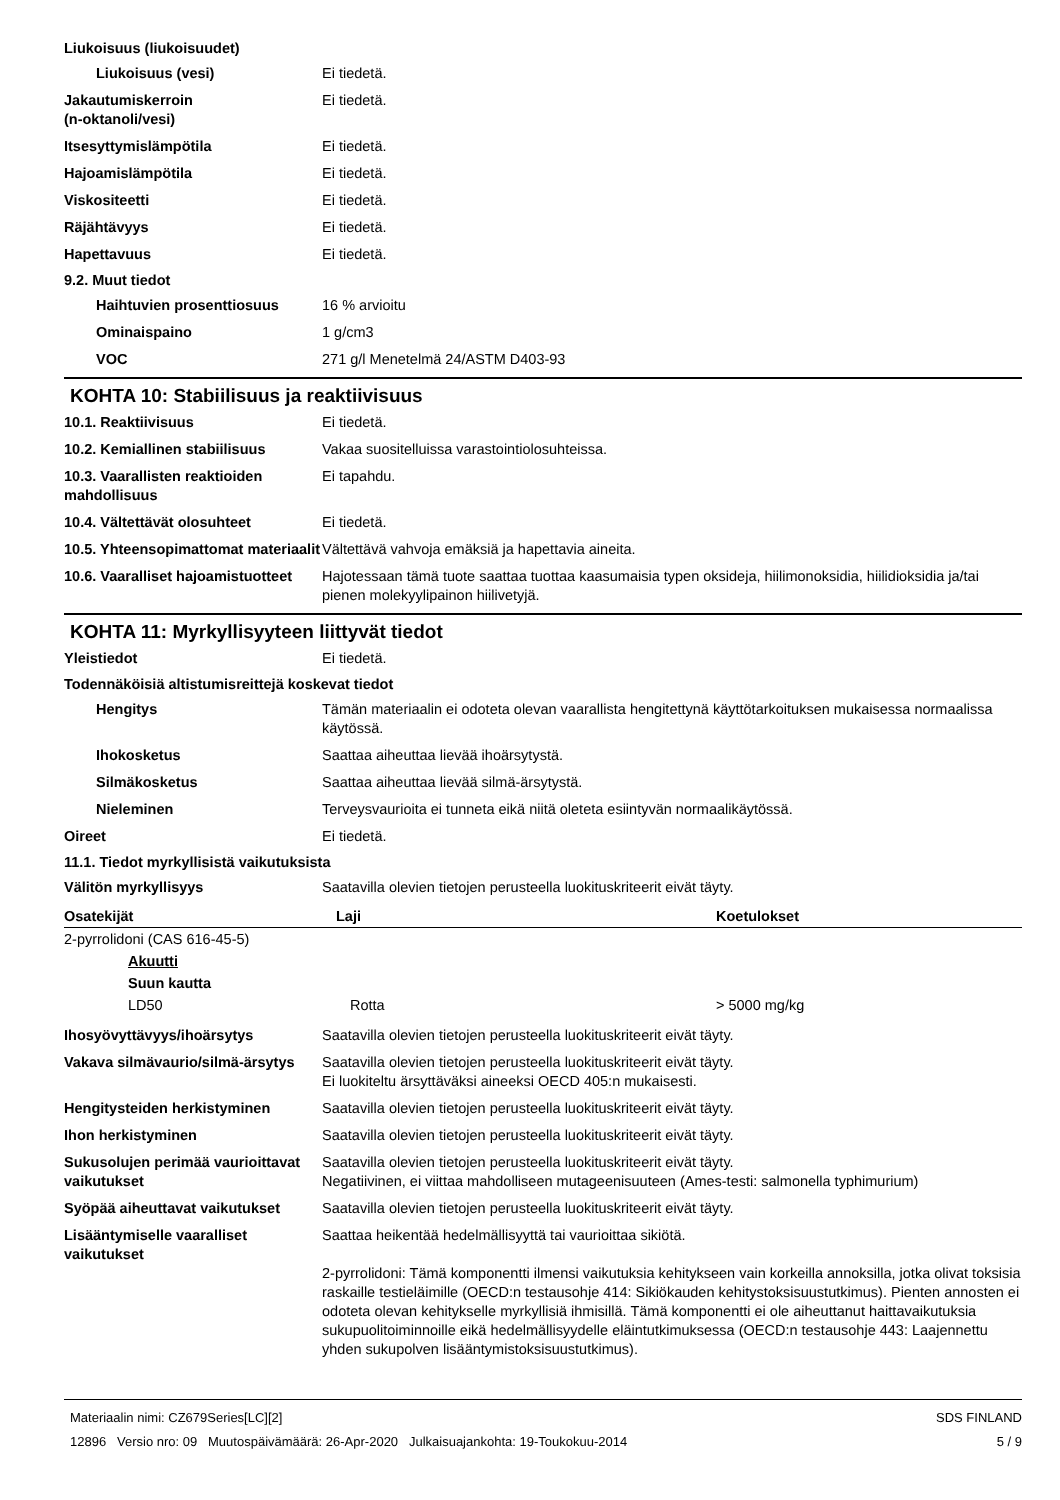Liukoisuus (liukoisuudet)
Liukoisuus (vesi) Ei tiedetä.
Jakautumiskerroin
(n-oktanoli/vesi)
Ei tiedetä.
Itsesyttymislämpötila Ei tiedetä.
Hajoamislämpötila Ei tiedetä.
Viskositeetti Ei tiedetä.
Räjähtävyys Ei tiedetä.
Hapettavuus Ei tiedetä.
9.2. Muut tiedot
Haihtuvien prosenttiosuus 16 % arvioitu
Ominaispaino 1 g/cm3
VOC 271 g/l Menetelmä 24/ASTM D403-93
KOHTA 10: Stabiilisuus ja reaktiivisuus
10.1. Reaktiivisuus Ei tiedetä.
10.2. Kemiallinen stabiilisuus
Vakaa suositelluissa varastointiolosuhteissa.
10.3. Vaarallisten reaktioiden mahdollisuus
Ei tapahdu.
10.4. Vältettävät olosuhteet Ei tiedetä.
10.5. Yhteensopimattomat materiaalit
Vältettävä vahvoja emäksiä ja hapettavia aineita.
10.6. Vaaralliset hajoamistuotteet
Hajotessaan tämä tuote saattaa tuottaa kaasumaisia typen oksideja, hiilimonoksidia, hiilidioksidia ja/tai pienen molekyylipainon hiilivetyjä.
KOHTA 11: Myrkyllisyyteen liittyvät tiedot
Yleistiedot Ei tiedetä.
Todennäköisiä altistumisreittejä koskevat tiedot
Hengitys Tämän materiaalin ei odoteta olevan vaarallista hengitettynä käyttötarkoituksen mukaisessa normaalissa käytössä.
Ihokosketus Saattaa aiheuttaa lievää ihoärsytystä.
Silmäkosketus Saattaa aiheuttaa lievää silmä-ärsytystä.
Nieleminen Terveysvaurioita ei tunneta eikä niitä oleteta esiintyvän normaalikäytössä.
Oireet Ei tiedetä.
11.1. Tiedot myrkyllisistä vaikutuksista
Välitön myrkyllisyys Saatavilla olevien tietojen perusteella luokituskriteerit eivät täyty.
| Osatekijät | Laji | Koetulokset |
| --- | --- | --- |
| 2-pyrrolidoni (CAS 616-45-5) | | |
| Akuutti | | |
| Suun kautta | | |
| LD50 | Rotta | > 5000 mg/kg |
Ihosyövyttävyys/ihoärsytys Saatavilla olevien tietojen perusteella luokituskriteerit eivät täyty.
Vakava silmävaurio/silmä-ärsytys
Saatavilla olevien tietojen perusteella luokituskriteerit eivät täyty.
Ei luokiteltu ärsyttäväksi aineeksi OECD 405:n mukaisesti.
Hengitysteiden herkistyminen Saatavilla olevien tietojen perusteella luokituskriteerit eivät täyty.
Ihon herkistyminen Saatavilla olevien tietojen perusteella luokituskriteerit eivät täyty.
Sukusolujen perimää vaurioittavat vaikutukset
Saatavilla olevien tietojen perusteella luokituskriteerit eivät täyty.
Negatiivinen, ei viittaa mahdolliseen mutageenisuuteen (Ames-testi: salmonella typhimurium)
Syöpää aiheuttavat vaikutukset
Saatavilla olevien tietojen perusteella luokituskriteerit eivät täyty.
Lisääntymiselle vaaralliset vaikutukset
Saattaa heikentää hedelmällisyyttä tai vaurioittaa sikiötä.
2-pyrrolidoni: Tämä komponentti ilmensi vaikutuksia kehitykseen vain korkeilla annoksilla, jotka olivat toksisia raskaille testieläimille (OECD:n testausohje 414: Sikiökauden kehitystoksisuustutkimus). Pienten annosten ei odoteta olevan kehitykselle myrkyllisiä ihmisillä. Tämä komponentti ei ole aiheuttanut haittavaikutuksia sukupuolitoiminnoille eikä hedelmällisyydelle eläintutkimuksessa (OECD:n testausohje 443: Laajennettu yhden sukupolven lisääntymistoksisuustutkimus).
Materiaalin nimi: CZ679Series[LC][2]
12896 Versio nro: 09 Muutospäivämäärä: 26-Apr-2020 Julkaisuajankohta: 19-Toukokuu-2014
SDS FINLAND
5 / 9